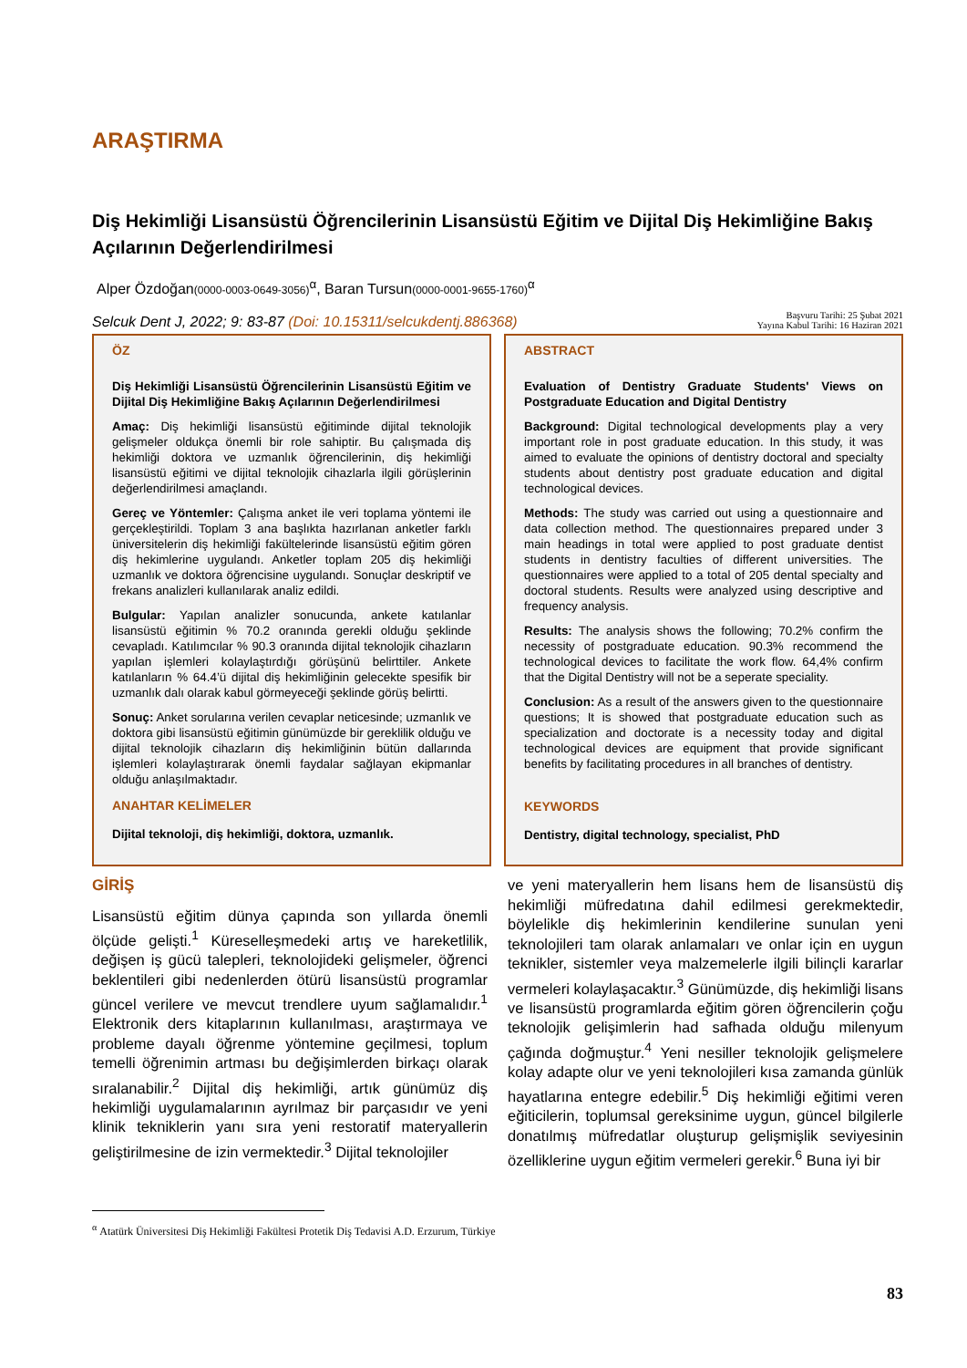ARAŞTIRMA
Diş Hekimliği Lisansüstü Öğrencilerinin Lisansüstü Eğitim ve Dijital Diş Hekimliğine Bakış Açılarının Değerlendirilmesi
Alper Özdoğan(0000-0003-0649-3056)<sup>α</sup>, Baran Tursun(0000-0001-9655-1760)<sup>α</sup>
Selcuk Dent J, 2022; 9: 83-87 (Doi: 10.15311/selcukdentj.886368)
Başvuru Tarihi: 25 Şubat 2021
Yayına Kabul Tarihi: 16 Haziran 2021
ÖZ
Diş Hekimliği Lisansüstü Öğrencilerinin Lisansüstü Eğitim ve Dijital Diş Hekimliğine Bakış Açılarının Değerlendirilmesi
Amaç: Diş hekimliği lisansüstü eğitiminde dijital teknolojik gelişmeler oldukça önemli bir role sahiptir. Bu çalışmada diş hekimliği doktora ve uzmanlık öğrencilerinin, diş hekimliği lisansüstü eğitimi ve dijital teknolojik cihazlarla ilgili görüşlerinin değerlendirilmesi amaçlandı.
Gereç ve Yöntemler: Çalışma anket ile veri toplama yöntemi ile gerçekleştirildi. Toplam 3 ana başlıkta hazırlanan anketler farklı üniversitelerin diş hekimliği fakültelerinde lisansüstü eğitim gören diş hekimlerine uygulandı. Anketler toplam 205 diş hekimliği uzmanlık ve doktora öğrencisine uygulandı. Sonuçlar deskriptif ve frekans analizleri kullanılarak analiz edildi.
Bulgular: Yapılan analizler sonucunda, ankete katılanlar lisansüstü eğitimin % 70.2 oranında gerekli olduğu şeklinde cevapladı. Katılımcılar % 90.3 oranında dijital teknolojik cihazların yapılan işlemleri kolaylaştırdığı görüşünü belirttiler. Ankete katılanların % 64.4’ü dijital diş hekimliğinin gelecekte spesifik bir uzmanlık dalı olarak kabul görmeyeceği şeklinde görüş belirtti.
Sonuç: Anket sorularına verilen cevaplar neticesinde; uzmanlık ve doktora gibi lisansüstü eğitimin günümüzde bir gereklilik olduğu ve dijital teknolojik cihazların diş hekimliğinin bütün dallarında işlemleri kolaylaştırarak önemli faydalar sağlayan ekipmanlar olduğu anlaşılmaktadır.
ANAHTAR KELİMELER
Dijital teknoloji, diş hekimliği, doktora, uzmanlık.
ABSTRACT
Evaluation of Dentistry Graduate Students' Views on Postgraduate Education and Digital Dentistry
Background: Digital technological developments play a very important role in post graduate education. In this study, it was aimed to evaluate the opinions of dentistry doctoral and specialty students about dentistry post graduate education and digital technological devices.
Methods: The study was carried out using a questionnaire and data collection method. The questionnaires prepared under 3 main headings in total were applied to post graduate dentist students in dentistry faculties of different universities. The questionnaires were applied to a total of 205 dental specialty and doctoral students. Results were analyzed using descriptive and frequency analysis.
Results: The analysis shows the following; 70.2% confirm the necessity of postgraduate education. 90.3% recommend the technological devices to facilitate the work flow. 64,4% confirm that the Digital Dentistry will not be a seperate speciality.
Conclusion: As a result of the answers given to the questionnaire questions; It is showed that postgraduate education such as specialization and doctorate is a necessity today and digital technological devices are equipment that provide significant benefits by facilitating procedures in all branches of dentistry.
KEYWORDS
Dentistry, digital technology, specialist, PhD
GİRİŞ
Lisansüstü eğitim dünya çapında son yıllarda önemli ölçüde gelişti.<sup>1</sup> Küreselleşmedeki artış ve hareketlilik, değişen iş gücü talepleri, teknolojideki gelişmeler, öğrenci beklentileri gibi nedenlerden ötürü lisansüstü programlar güncel verilere ve mevcut trendlere uyum sağlamalıdır.<sup>1</sup> Elektronik ders kitaplarının kullanılması, araştırmaya ve probleme dayalı öğrenme yöntemine geçilmesi, toplum temelli öğrenimin artması bu değişimlerden birkaçı olarak sıralanabilir.<sup>2</sup> Dijital diş hekimliği, artık günümüz diş hekimliği uygulamalarının ayrılmaz bir parçasıdır ve yeni klinik tekniklerin yanı sıra yeni restoratif materyallerin geliştirilmesine de izin vermektedir.<sup>3</sup> Dijital teknolojiler
ve yeni materyallerin hem lisans hem de lisansüstü diş hekimliği müfredatına dahil edilmesi gerekmektedir, böylelikle diş hekimlerinin kendilerine sunulan yeni teknolojileri tam olarak anlamaları ve onlar için en uygun teknikler, sistemler veya malzemelerle ilgili bilinçli kararlar vermeleri kolaylaşacaktır.<sup>3</sup> Günümüzde, diş hekimliği lisans ve lisansüstü programlarda eğitim gören öğrencilerin çoğu teknolojik gelişimlerin had safhada olduğu milenyum çağında doğmuştur.<sup>4</sup> Yeni nesiller teknolojik gelişmelere kolay adapte olur ve yeni teknolojileri kısa zamanda günlük hayatlarına entegre edebilir.<sup>5</sup> Diş hekimliği eğitimi veren eğiticilerin, toplumsal gereksinime uygun, güncel bilgilerle donatılmış müfredatlar oluşturup gelişmişlik seviyesinin özelliklerine uygun eğitim vermeleri gerekir.<sup>6</sup> Buna iyi bir
<sup>α</sup> Atatürk Üniversitesi Diş Hekimliği Fakültesi Protetik Diş Tedavisi A.D. Erzurum, Türkiye
83